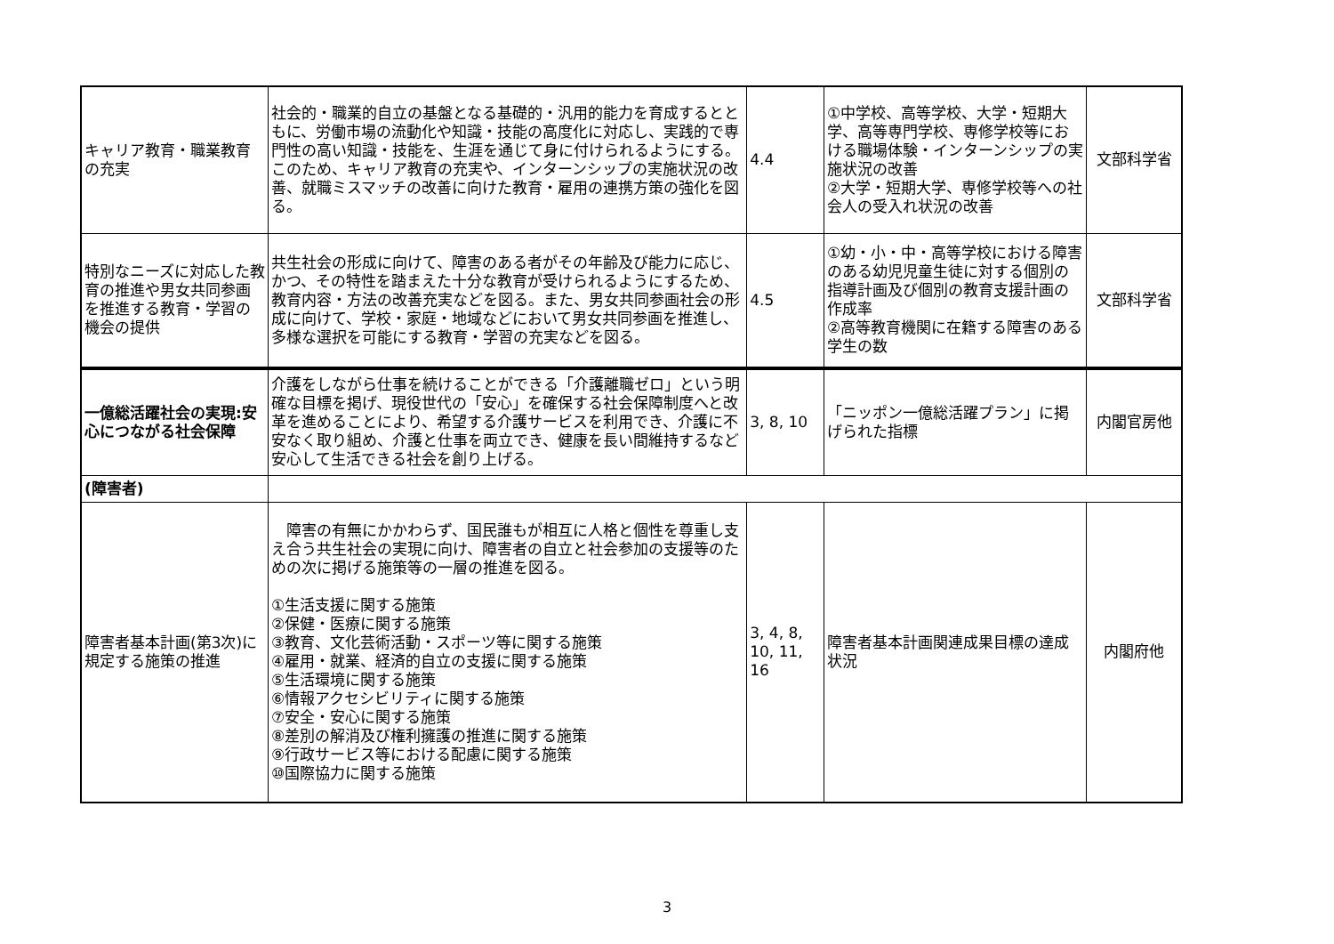| キャリア教育・職業教育の充実 | 社会的・職業的自立の基盤となる基礎的・汎用的能力を育成するとともに、労働市場の流動化や知識・技能の高度化に対応し、実践的で専門性の高い知識・技能を、生涯を通じて身に付けられるようにする。このため、キャリア教育の充実や、インターンシップの実施状況の改善、就職ミスマッチの改善に向けた教育・雇用の連携方策の強化を図る。 | 4.4 | ①中学校、高等学校、大学・短期大学、高等専門学校、専修学校等における職場体験・インターンシップの実施状況の改善 ②大学・短期大学、専修学校等への社会人の受入れ状況の改善 | 文部科学省 |
| 特別なニーズに対応した教育の推進や男女共同参画を推進する教育・学習の機会の提供 | 共生社会の形成に向けて、障害のある者がその年齢及び能力に応じ、かつ、その特性を踏まえた十分な教育が受けられるようにするため、教育内容・方法の改善充実などを図る。また、男女共同参画社会の形成に向けて、学校・家庭・地域などにおいて男女共同参画を推進し、多様な選択を可能にする教育・学習の充実などを図る。 | 4.5 | ①幼・小・中・高等学校における障害のある幼児児童生徒に対する個別の指導計画及び個別の教育支援計画の作成率 ②高等教育機関に在籍する障害のある学生の数 | 文部科学省 |
| 一億総活躍社会の実現:安心につながる社会保障 | 介護をしながら仕事を続けることができる「介護離職ゼロ」という明確な目標を掲げ、現役世代の「安心」を確保する社会保障制度へと改革を進めることにより、希望する介護サービスを利用でき、介護に不安なく取り組め、介護と仕事を両立でき、健康を長い間維持するなど安心して生活できる社会を創り上げる。 | 3, 8, 10 | 「ニッポン一億総活躍プラン」に掲げられた指標 | 内閣官房他 |
| (障害者) | | | | |
| 障害者基本計画(第3次)に規定する施策の推進 | 障害の有無にかかわらず、国民誰もが相互に人格と個性を尊重し支え合う共生社会の実現に向け、障害者の自立と社会参加の支援等のための次に掲げる施策等の一層の推進を図る。 ①生活支援に関する施策 ②保健・医療に関する施策 ③教育、文化芸術活動・スポーツ等に関する施策 ④雇用・就業、経済的自立の支援に関する施策 ⑤生活環境に関する施策 ⑥情報アクセシビリティに関する施策 ⑦安全・安心に関する施策 ⑧差別の解消及び権利擁護の推進に関する施策 ⑨行政サービス等における配慮に関する施策 ⑩国際協力に関する施策 | 3, 4, 8, 10, 11, 16 | 障害者基本計画関連成果目標の達成状況 | 内閣府他 |
3